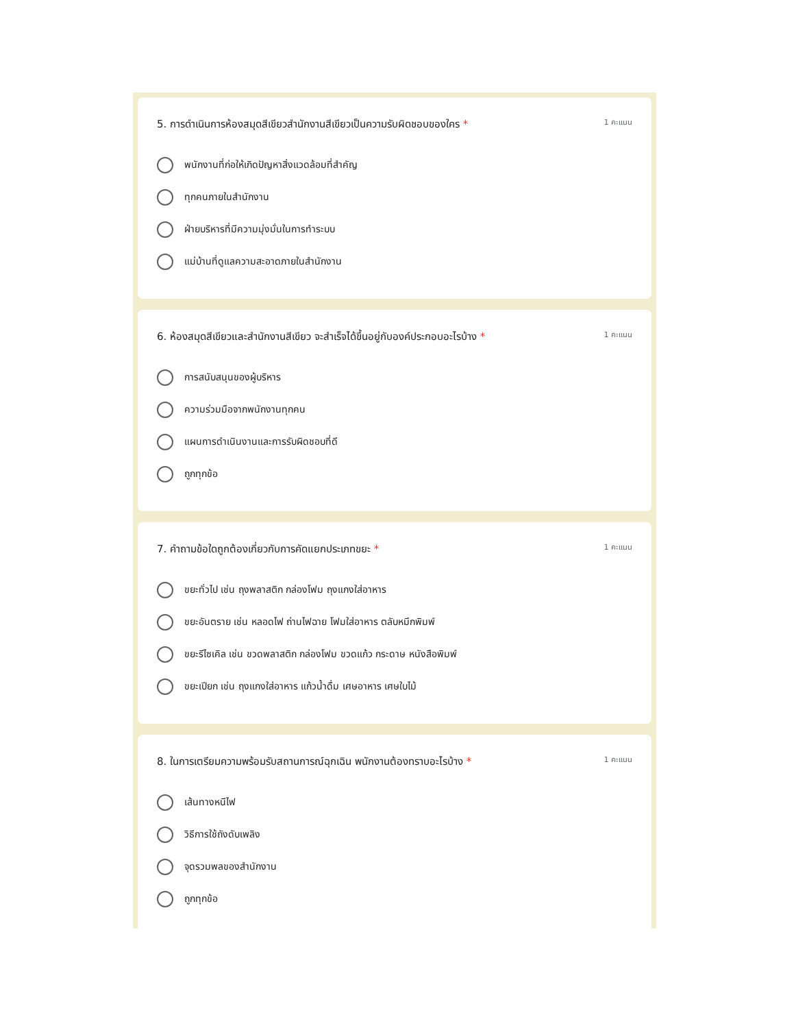5. การดำเนินการห้องสมุดสีเขียวสำนักงานสีเขียวเป็นความรับผิดชอบของใคร * 1 คะแนน
พนักงานที่ก่อให้เกิดปัญหาสิ่งแวดล้อมที่สำคัญ
ทุกคนภายในสำนักงาน
ฝ่ายบริหารที่มีความมุ่งมั่นในการทำระบบ
แม่บ้านที่ดูแลความสะอาดภายในสำนักงาน
6. ห้องสมุดสีเขียวและสำนักงานสีเขียว จะสำเร็จได้ขึ้นอยู่กับองค์ประกอบอะไรบ้าง * 1 คะแนน
การสนับสนุนของผู้บริหาร
ความร่วมมือจากพนักงานทุกคน
แผนการดำเนินงานและการรับผิดชอบที่ดี
ถูกทุกข้อ
7. คำถามข้อใดถูกต้องเกี่ยวกับการคัดแยกประเภทขยะ * 1 คะแนน
ขยะทั่วไป เช่น ถุงพลาสติก กล่องโฟม ถุงแกงใส่อาหาร
ขยะอันตราย เช่น หลอดไฟ ถ่านไฟฉาย โฟมใส่อาหาร ตลับหมึกพิมพ์
ขยะรีไซเคิล เช่น ขวดพลาสติก กล่องโฟม ขวดแก้ว กระดาษ หนังสือพิมพ์
ขยะเปียก เช่น ถุงแกงใส่อาหาร แก้วน้ำดื่ม เศษอาหาร เศษใบไม้
8. ในการเตรียมความพร้อมรับสถานการณ์ฉุกเฉิน พนักงานต้องทราบอะไรบ้าง * 1 คะแนน
เส้นทางหนีไฟ
วิธีการใช้ถังดับเพลิง
จุดรวมพลของสำนักงาน
ถูกทุกข้อ